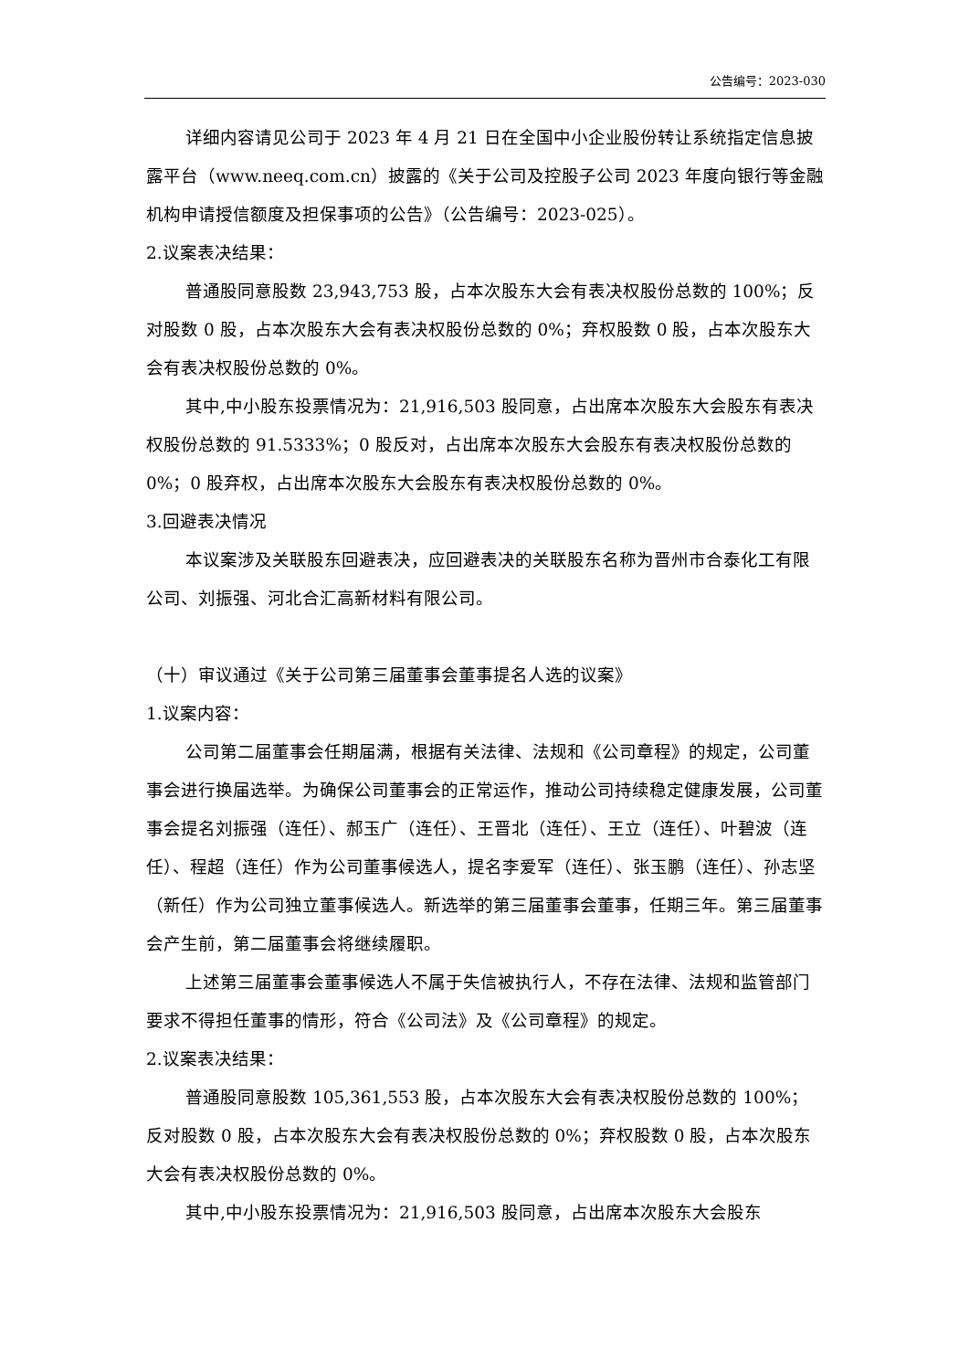公告编号：2023-030
详细内容请见公司于 2023 年 4 月 21 日在全国中小企业股份转让系统指定信息披露平台（www.neeq.com.cn）披露的《关于公司及控股子公司 2023 年度向银行等金融机构申请授信额度及担保事项的公告》（公告编号：2023-025）。
2.议案表决结果：
普通股同意股数 23,943,753 股，占本次股东大会有表决权股份总数的 100%；反对股数 0 股，占本次股东大会有表决权股份总数的 0%；弃权股数 0 股，占本次股东大会有表决权股份总数的 0%。
其中,中小股东投票情况为：21,916,503 股同意，占出席本次股东大会股东有表决权股份总数的 91.5333%；0 股反对，占出席本次股东大会股东有表决权股份总数的 0%；0 股弃权，占出席本次股东大会股东有表决权股份总数的 0%。
3.回避表决情况
本议案涉及关联股东回避表决，应回避表决的关联股东名称为晋州市合泰化工有限公司、刘振强、河北合汇高新材料有限公司。
（十）审议通过《关于公司第三届董事会董事提名人选的议案》
1.议案内容：
公司第二届董事会任期届满，根据有关法律、法规和《公司章程》的规定，公司董事会进行换届选举。为确保公司董事会的正常运作，推动公司持续稳定健康发展，公司董事会提名刘振强（连任）、郝玉广（连任）、王晋北（连任）、王立（连任）、叶碧波（连任）、程超（连任）作为公司董事候选人，提名李爱军（连任）、张玉鹏（连任）、孙志坚（新任）作为公司独立董事候选人。新选举的第三届董事会董事，任期三年。第三届董事会产生前，第二届董事会将继续履职。
上述第三届董事会董事候选人不属于失信被执行人，不存在法律、法规和监管部门要求不得担任董事的情形，符合《公司法》及《公司章程》的规定。
2.议案表决结果：
普通股同意股数 105,361,553 股，占本次股东大会有表决权股份总数的 100%；反对股数 0 股，占本次股东大会有表决权股份总数的 0%；弃权股数 0 股，占本次股东大会有表决权股份总数的 0%。
其中,中小股东投票情况为：21,916,503 股同意，占出席本次股东大会股东